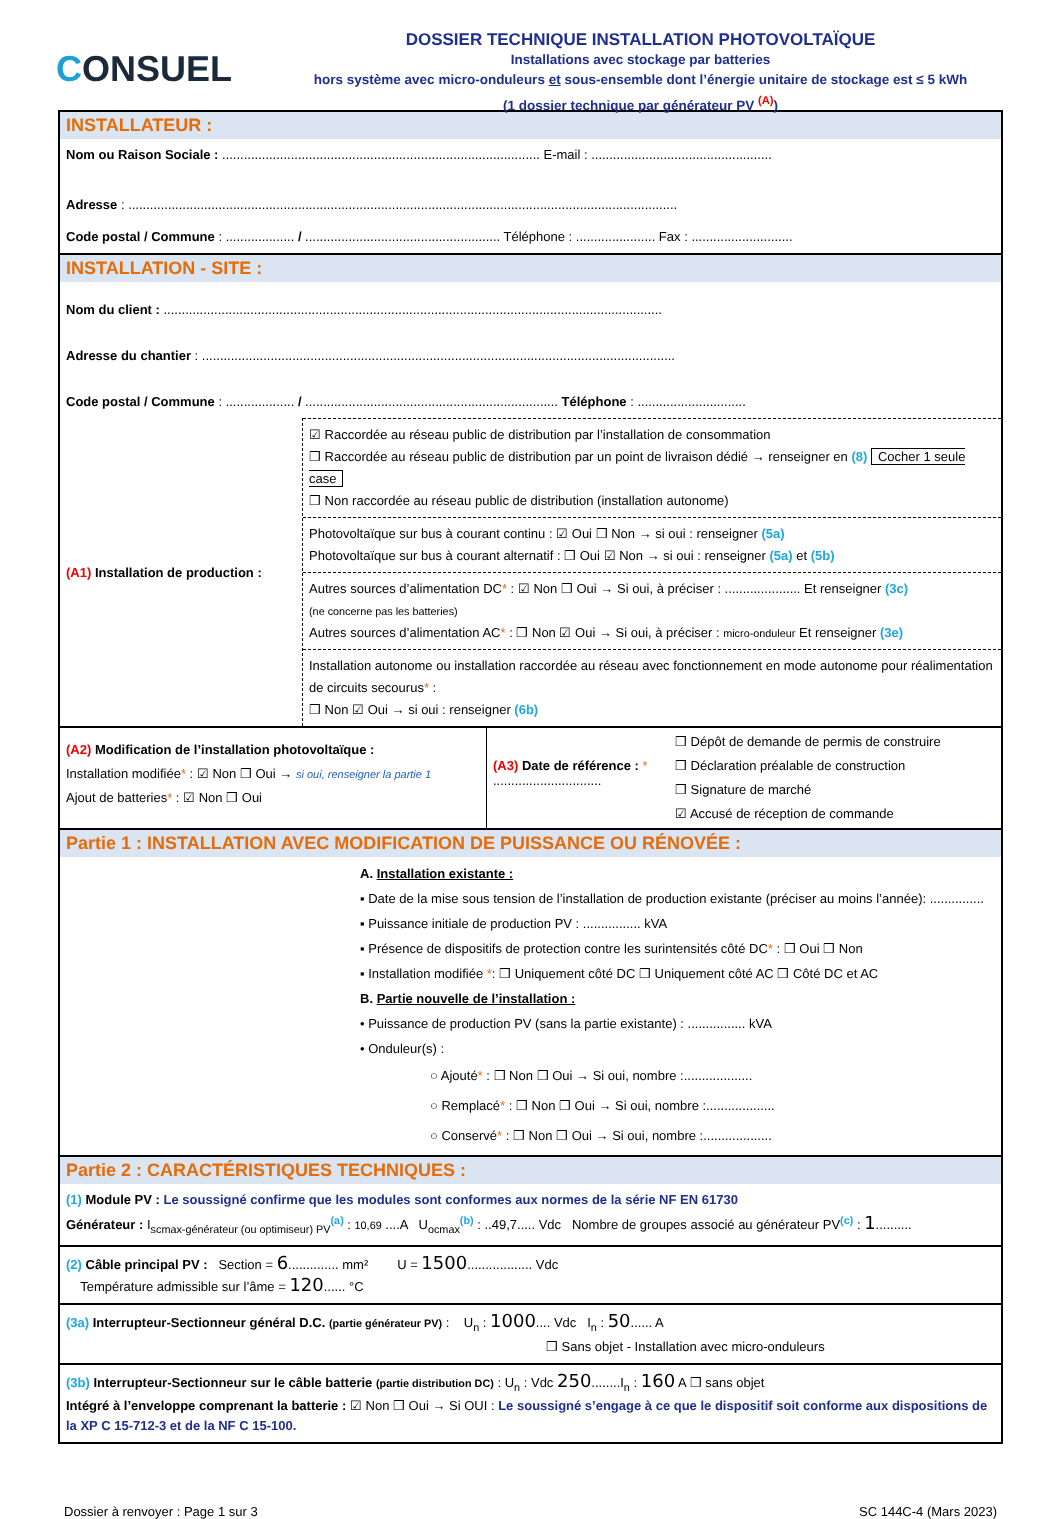CONSUEL
DOSSIER TECHNIQUE INSTALLATION PHOTOVOLTAÏQUE
Installations avec stockage par batteries
hors système avec micro-onduleurs et sous-ensemble dont l’énergie unitaire de stockage est ≤ 5 kWh
(1 dossier technique par générateur PV <sup>(A)</sup>)
INSTALLATEUR :
Nom ou Raison Sociale : ........................................................................................ E-mail : ..................................................
Adresse : ........................................................................................................................................................
Code postal / Commune : ................... / ...................................................... Téléphone : ...................... Fax : ............................
INSTALLATION - SITE :
Nom du client : ..........................................................................................................................................
Adresse du chantier : ...................................................................................................................................
Code postal / Commune : ................... / ...................................................................... Téléphone : ..............................
(A1) Installation de production :
☑ Raccordée au réseau public de distribution par l’installation de consommation
❒ Raccordée au réseau public de distribution par un point de livraison dédié → renseigner en (8) Cocher 1 seule case
❒ Non raccordée au réseau public de distribution (installation autonome)
Photovoltaïque sur bus à courant continu : ☑ Oui ❒ Non → si oui : renseigner (5a)
Photovoltaïque sur bus à courant alternatif : ❒ Oui ☑ Non → si oui : renseigner (5a) et (5b)
Autres sources d’alimentation DC* : ☑ Non ❒ Oui → Si oui, à préciser : ..................... Et renseigner (3c)
(ne concerne pas les batteries)
Autres sources d’alimentation AC* : ❒ Non ☑ Oui → Si oui, à préciser : micro-onduleur Et renseigner (3e)
Installation autonome ou installation raccordée au réseau avec fonctionnement en mode autonome pour réalimentation de circuits secourus* :
❒ Non ☑ Oui → si oui : renseigner (6b)
(A2) Modification de l’installation photovoltaïque :
Installation modifiée* : ☑ Non ❒ Oui → si oui, renseigner la partie 1
Ajout de batteries* : ☑ Non ❒ Oui
(A3) Date de référence : *
..............................
❒ Dépôt de demande de permis de construire
❒ Déclaration préalable de construction
❒ Signature de marché
☑ Accusé de réception de commande
Partie 1 : INSTALLATION AVEC MODIFICATION DE PUISSANCE OU RÉNOVÉE :
A. Installation existante :
▪ Date de la mise sous tension de l’installation de production existante (préciser au moins l’année): ...............
▪ Puissance initiale de production PV : ................ kVA
▪ Présence de dispositifs de protection contre les surintensités côté DC* : ❒ Oui ❒ Non
▪ Installation modifiée *: ❒ Uniquement côté DC ❒ Uniquement côté AC ❒ Côté DC et AC
B. Partie nouvelle de l’installation :
• Puissance de production PV (sans la partie existante) : ................ kVA
• Onduleur(s) :
○ Ajouté* : ❒ Non ❒ Oui → Si oui, nombre :...................
○ Remplacé* : ❒ Non ❒ Oui → Si oui, nombre :...................
○ Conservé* : ❒ Non ❒ Oui → Si oui, nombre :...................
Partie 2 : CARACTÉRISTIQUES TECHNIQUES :
(1) Module PV : Le soussigné confirme que les modules sont conformes aux normes de la série NF EN 61730
Générateur : I<sub>scmax-générateur (ou optimiseur) PV</sub><sup>(a)</sup> : 10,69 ....A U<sub>ocmax</sub><sup>(b)</sup> : ..49,7..... Vdc Nombre de groupes associé au générateur PV<sup>(c)</sup> : 1..........
(2) Câble principal PV : Section = 6.............. mm² U = 1500.................. Vdc
Température admissible sur l’âme = 120...... °C
(3a) Interrupteur-Sectionneur général D.C. (partie générateur PV) : U<sub>n</sub> : 1000.... Vdc I<sub>n</sub> : 50...... A
❒ Sans objet - Installation avec micro-onduleurs
(3b) Interrupteur-Sectionneur sur le câble batterie (partie distribution DC) : U<sub>n</sub> : Vdc 250........I<sub>n</sub> : 160 A ❒ sans objet
Intégré à l’enveloppe comprenant la batterie : ☑ Non ❒ Oui → Si OUI : Le soussigné s’engage à ce que le dispositif soit conforme aux dispositions de la XP C 15-712-3 et de la NF C 15-100.
Dossier à renvoyer : Page 1 sur 3 SC 144C-4 (Mars 2023)